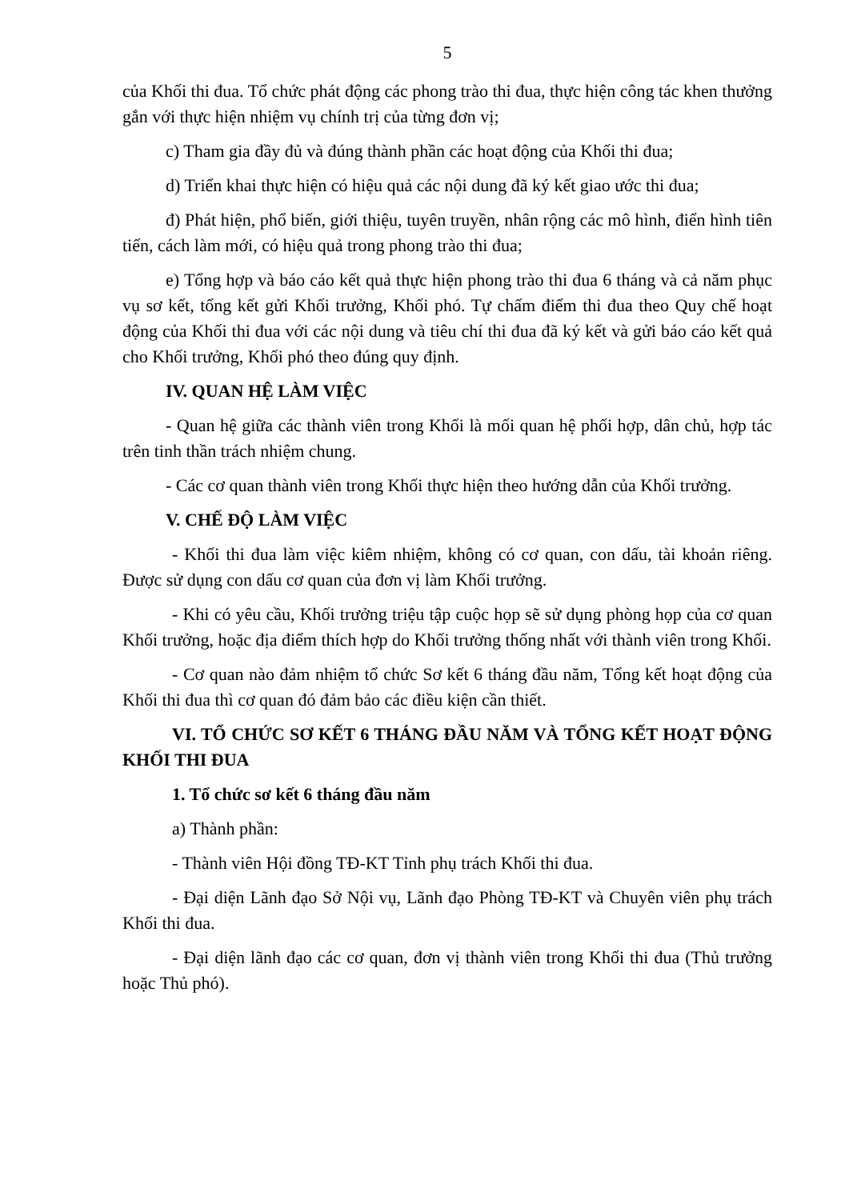5
của Khối thi đua. Tổ chức phát động các phong trào thi đua, thực hiện công tác khen thưởng gắn với thực hiện nhiệm vụ chính trị của từng đơn vị;
c) Tham gia đầy đủ và đúng thành phần các hoạt động của Khối thi đua;
d) Triển khai thực hiện có hiệu quả các nội dung đã ký kết giao ước thi đua;
đ) Phát hiện, phổ biến, giới thiệu, tuyên truyền, nhân rộng các mô hình, điển hình tiên tiến, cách làm mới, có hiệu quả trong phong trào thi đua;
e) Tổng hợp và báo cáo kết quả thực hiện phong trào thi đua 6 tháng và cả năm phục vụ sơ kết, tổng kết gửi Khối trưởng, Khối phó. Tự chấm điểm thi đua theo Quy chế hoạt động của Khối thi đua với các nội dung và tiêu chí thi đua đã ký kết và gửi báo cáo kết quả cho Khối trưởng, Khối phó theo đúng quy định.
IV. QUAN HỆ LÀM VIỆC
- Quan hệ giữa các thành viên trong Khối là mối quan hệ phối hợp, dân chủ, hợp tác trên tinh thần trách nhiệm chung.
- Các cơ quan thành viên trong Khối thực hiện theo hướng dẫn của Khối trưởng.
V. CHẾ ĐỘ LÀM VIỆC
- Khối thi đua làm việc kiêm nhiệm, không có cơ quan, con dấu, tài khoản riêng. Được sử dụng con dấu cơ quan của đơn vị làm Khối trưởng.
- Khi có yêu cầu, Khối trưởng triệu tập cuộc họp sẽ sử dụng phòng họp của cơ quan Khối trưởng, hoặc địa điểm thích hợp do Khối trưởng thống nhất với thành viên trong Khối.
- Cơ quan nào đảm nhiệm tổ chức Sơ kết 6 tháng đầu năm, Tổng kết hoạt động của Khối thi đua thì cơ quan đó đảm bảo các điều kiện cần thiết.
VI. TỔ CHỨC SƠ KẾT 6 THÁNG ĐẦU NĂM VÀ TỔNG KẾT HOẠT ĐỘNG KHỐI THI ĐUA
1. Tổ chức sơ kết 6 tháng đầu năm
a) Thành phần:
- Thành viên Hội đồng TĐ-KT Tỉnh phụ trách Khối thi đua.
- Đại diện Lãnh đạo Sở Nội vụ, Lãnh đạo Phòng TĐ-KT và Chuyên viên phụ trách Khối thi đua.
- Đại diện lãnh đạo các cơ quan, đơn vị thành viên trong Khối thi đua (Thủ trưởng hoặc Thủ phó).